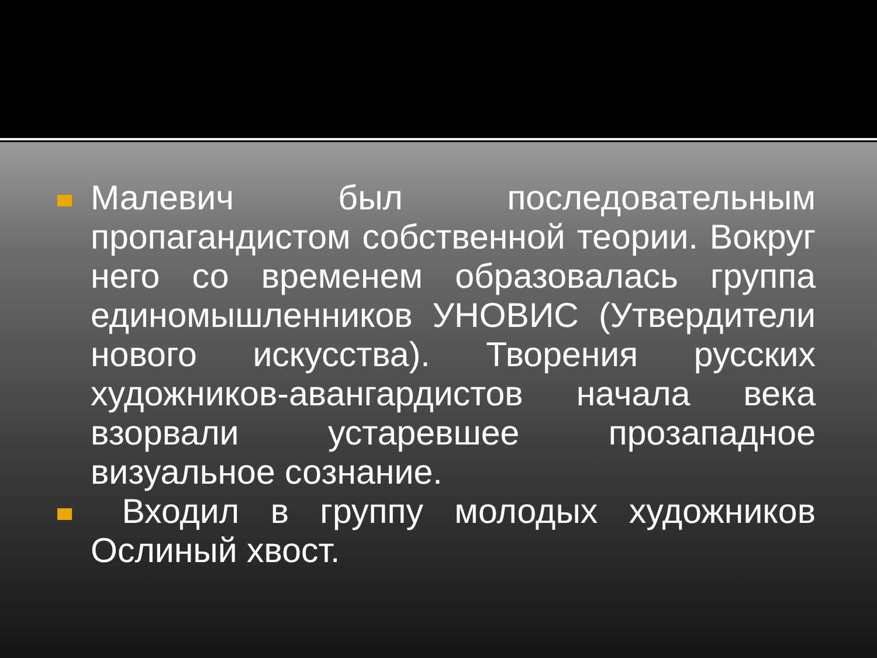Малевич был последовательным пропагандистом собственной теории. Вокруг него со временем образовалась группа единомышленников УНОВИС (Утвердители нового искусства). Творения русских художников-авангардистов начала века взорвали устаревшее прозападное визуальное сознание.
Входил в группу молодых художников Ослиный хвост.